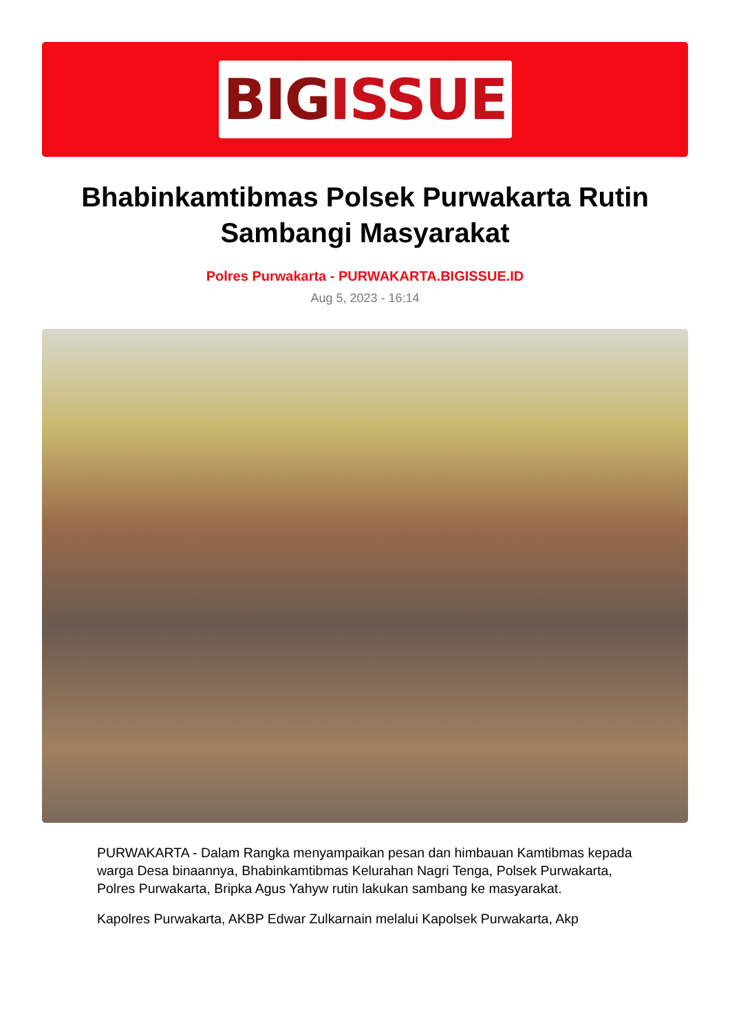BIG ISSUE
Bhabinkamtibmas Polsek Purwakarta Rutin Sambangi Masyarakat
Polres Purwakarta - PURWAKARTA.BIGISSUE.ID
Aug 5, 2023 - 16:14
PURWAKARTA - Dalam Rangka menyampaikan pesan dan himbauan Kamtibmas kepada warga Desa binaannya, Bhabinkamtibmas Kelurahan Nagri Tenga, Polsek Purwakarta, Polres Purwakarta, Bripka Agus Yahyw rutin lakukan sambang ke masyarakat.
Kapolres Purwakarta, AKBP Edwar Zulkarnain melalui Kapolsek Purwakarta, Akp